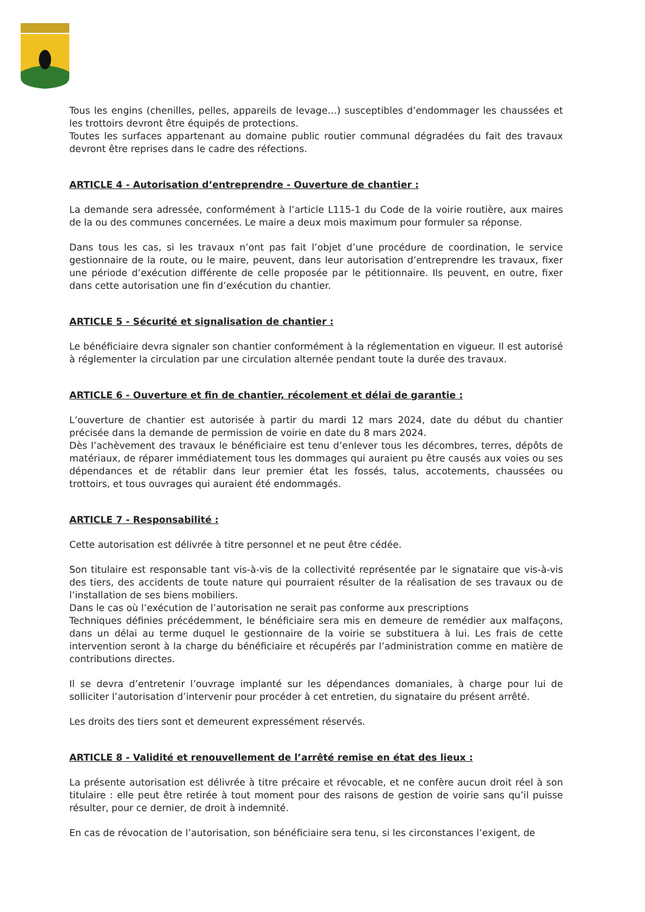Tous les engins (chenilles, pelles, appareils de levage…) susceptibles d’endommager les chaussées et les trottoirs devront être équipés de protections.
Toutes les surfaces appartenant au domaine public routier communal dégradées du fait des travaux devront être reprises dans le cadre des réfections.
ARTICLE 4 - Autorisation d’entreprendre - Ouverture de chantier :
La demande sera adressée, conformément à l’article L115-1 du Code de la voirie routière, aux maires de la ou des communes concernées. Le maire a deux mois maximum pour formuler sa réponse.
Dans tous les cas, si les travaux n’ont pas fait l’objet d’une procédure de coordination, le service gestionnaire de la route, ou le maire, peuvent, dans leur autorisation d’entreprendre les travaux, fixer une période d’exécution différente de celle proposée par le pétitionnaire. Ils peuvent, en outre, fixer dans cette autorisation une fin d’exécution du chantier.
ARTICLE 5 - Sécurité et signalisation de chantier :
Le bénéficiaire devra signaler son chantier conformément à la réglementation en vigueur. Il est autorisé à réglementer la circulation par une circulation alternée pendant toute la durée des travaux.
ARTICLE 6 - Ouverture et fin de chantier, récolement et délai de garantie :
L’ouverture de chantier est autorisée à partir du mardi 12 mars 2024, date du début du chantier précisée dans la demande de permission de voirie en date du 8 mars 2024.
Dès l’achèvement des travaux le bénéficiaire est tenu d’enlever tous les décombres, terres, dépôts de matériaux, de réparer immédiatement tous les dommages qui auraient pu être causés aux voies ou ses dépendances et de rétablir dans leur premier état les fossés, talus, accotements, chaussées ou trottoirs, et tous ouvrages qui auraient été endommagés.
ARTICLE 7 - Responsabilité :
Cette autorisation est délivrée à titre personnel et ne peut être cédée.
Son titulaire est responsable tant vis-à-vis de la collectivité représentée par le signataire que vis-à-vis des tiers, des accidents de toute nature qui pourraient résulter de la réalisation de ses travaux ou de l’installation de ses biens mobiliers.
Dans le cas où l’exécution de l’autorisation ne serait pas conforme aux prescriptions
Techniques définies précédemment, le bénéficiaire sera mis en demeure de remédier aux malfaçons, dans un délai au terme duquel le gestionnaire de la voirie se substituera à lui. Les frais de cette intervention seront à la charge du bénéficiaire et récupérés par l’administration comme en matière de contributions directes.
Il se devra d’entretenir l’ouvrage implanté sur les dépendances domaniales, à charge pour lui de solliciter l’autorisation d’intervenir pour procéder à cet entretien, du signataire du présent arrêté.
Les droits des tiers sont et demeurent expressément réservés.
ARTICLE 8 - Validité et renouvellement de l’arrêté remise en état des lieux :
La présente autorisation est délivrée à titre précaire et révocable, et ne confère aucun droit réel à son titulaire : elle peut être retirée à tout moment pour des raisons de gestion de voirie sans qu’il puisse résulter, pour ce dernier, de droit à indemnité.
En cas de révocation de l’autorisation, son bénéficiaire sera tenu, si les circonstances l’exigent, de